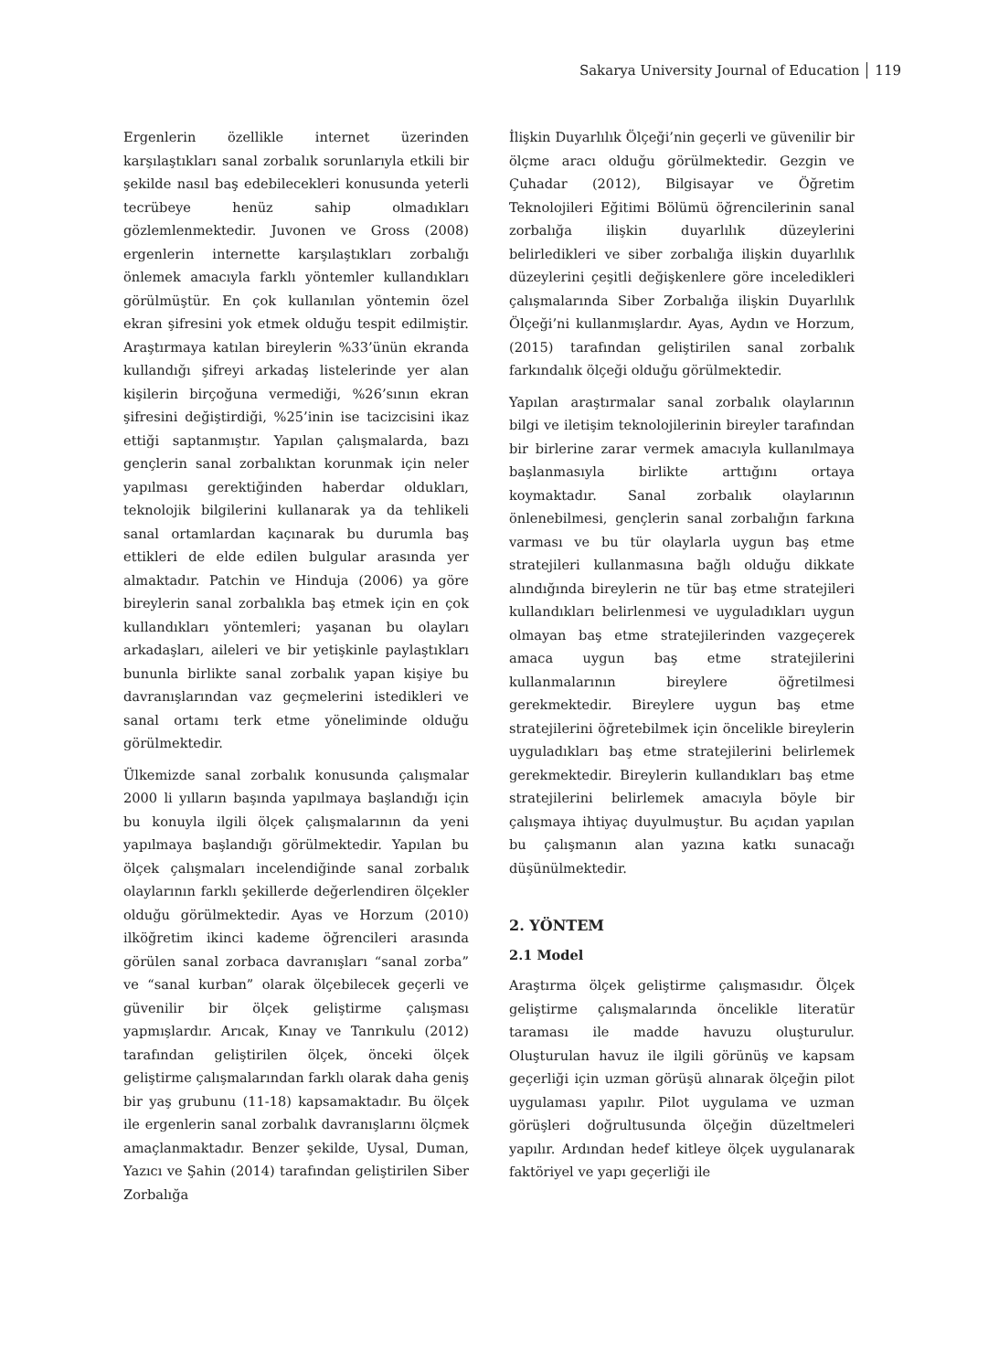Sakarya University Journal of Education 119
Ergenlerin özellikle internet üzerinden karşılaştıkları sanal zorbalık sorunlarıyla etkili bir şekilde nasıl baş edebilecekleri konusunda yeterli tecrübeye henüz sahip olmadıkları gözlemlenmektedir. Juvonen ve Gross (2008) ergenlerin internette karşılaştıkları zorbalığı önlemek amacıyla farklı yöntemler kullandıkları görülmüştür. En çok kullanılan yöntemin özel ekran şifresini yok etmek olduğu tespit edilmiştir. Araştırmaya katılan bireylerin %33’ünün ekranda kullandığı şifreyi arkadaş listelerinde yer alan kişilerin birçoğuna vermediği, %26’sının ekran şifresini değiştirdiği, %25’inin ise tacizcisini ikaz ettiği saptanmıştır. Yapılan çalışmalarda, bazı gençlerin sanal zorbalıktan korunmak için neler yapılması gerektiğinden haberdar oldukları, teknolojik bilgilerini kullanarak ya da tehlikeli sanal ortamlardan kaçınarak bu durumla baş ettikleri de elde edilen bulgular arasında yer almaktadır. Patchin ve Hinduja (2006) ya göre bireylerin sanal zorbalıkla baş etmek için en çok kullandıkları yöntemleri; yaşanan bu olayları arkadaşları, aileleri ve bir yetişkinle paylaştıkları bununla birlikte sanal zorbalık yapan kişiye bu davranışlarından vaz geçmelerini istedikleri ve sanal ortamı terk etme yöneliminde olduğu görülmektedir.
Ülkemizde sanal zorbalık konusunda çalışmalar 2000 li yılların başında yapılmaya başlandığı için bu konuyla ilgili ölçek çalışmalarının da yeni yapılmaya başlandığı görülmektedir. Yapılan bu ölçek çalışmaları incelendiğinde sanal zorbalık olaylarının farklı şekillerde değerlendiren ölçekler olduğu görülmektedir. Ayas ve Horzum (2010) ilköğretim ikinci kademe öğrencileri arasında görülen sanal zorbaca davranışları “sanal zorba” ve “sanal kurban” olarak ölçebilecek geçerli ve güvenilir bir ölçek geliştirme çalışması yapmışlardır. Arıcak, Kınay ve Tanrıkulu (2012) tarafından geliştirilen ölçek, önceki ölçek geliştirme çalışmalarından farklı olarak daha geniş bir yaş grubunu (11-18) kapsamaktadır. Bu ölçek ile ergenlerin sanal zorbalık davranışlarını ölçmek amaçlanmaktadır. Benzer şekilde, Uysal, Duman, Yazıcı ve Şahin (2014) tarafından geliştirilen Siber Zorbalığa
İlişkin Duyarlılık Ölçeği’nin geçerli ve güvenilir bir ölçme aracı olduğu görülmektedir. Gezgin ve Çuhadar (2012), Bilgisayar ve Öğretim Teknolojileri Eğitimi Bölümü öğrencilerinin sanal zorbalığa ilişkin duyarlılık düzeylerini belirledikleri ve siber zorbalığa ilişkin duyarlılık düzeylerini çeşitli değişkenlere göre inceledikleri çalışmalarında Siber Zorbalığa ilişkin Duyarlılık Ölçeği’ni kullanmışlardır. Ayas, Aydın ve Horzum, (2015) tarafından geliştirilen sanal zorbalık farkındalık ölçeği olduğu görülmektedir.
Yapılan araştırmalar sanal zorbalık olaylarının bilgi ve iletişim teknolojilerinin bireyler tarafından bir birlerine zarar vermek amacıyla kullanılmaya başlanmasıyla birlikte arttığını ortaya koymaktadır. Sanal zorbalık olaylarının önlenebilmesi, gençlerin sanal zorbalığın farkına varması ve bu tür olaylarla uygun baş etme stratejileri kullanmasına bağlı olduğu dikkate alındığında bireylerin ne tür baş etme stratejileri kullandıkları belirlenmesi ve uyguladıkları uygun olmayan baş etme stratejilerinden vazgeçerek amaca uygun baş etme stratejilerini kullanmalarının bireylere öğretilmesi gerekmektedir. Bireylere uygun baş etme stratejilerini öğretebilmek için öncelikle bireylerin uyguladıkları baş etme stratejilerini belirlemek gerekmektedir. Bireylerin kullandıkları baş etme stratejilerini belirlemek amacıyla böyle bir çalışmaya ihtiyaç duyulmuştur. Bu açıdan yapılan bu çalışmanın alan yazına katkı sunacağı düşünülmektedir.
2. YÖNTEM
2.1 Model
Araştırma ölçek geliştirme çalışmasıdır. Ölçek geliştirme çalışmalarında öncelikle literatür taraması ile madde havuzu oluşturulur. Oluşturulan havuz ile ilgili görünüş ve kapsam geçerliği için uzman görüşü alınarak ölçeğin pilot uygulaması yapılır. Pilot uygulama ve uzman görüşleri doğrultusunda ölçeğin düzeltmeleri yapılır. Ardından hedef kitleye ölçek uygulanarak faktöriyel ve yapı geçerliği ile